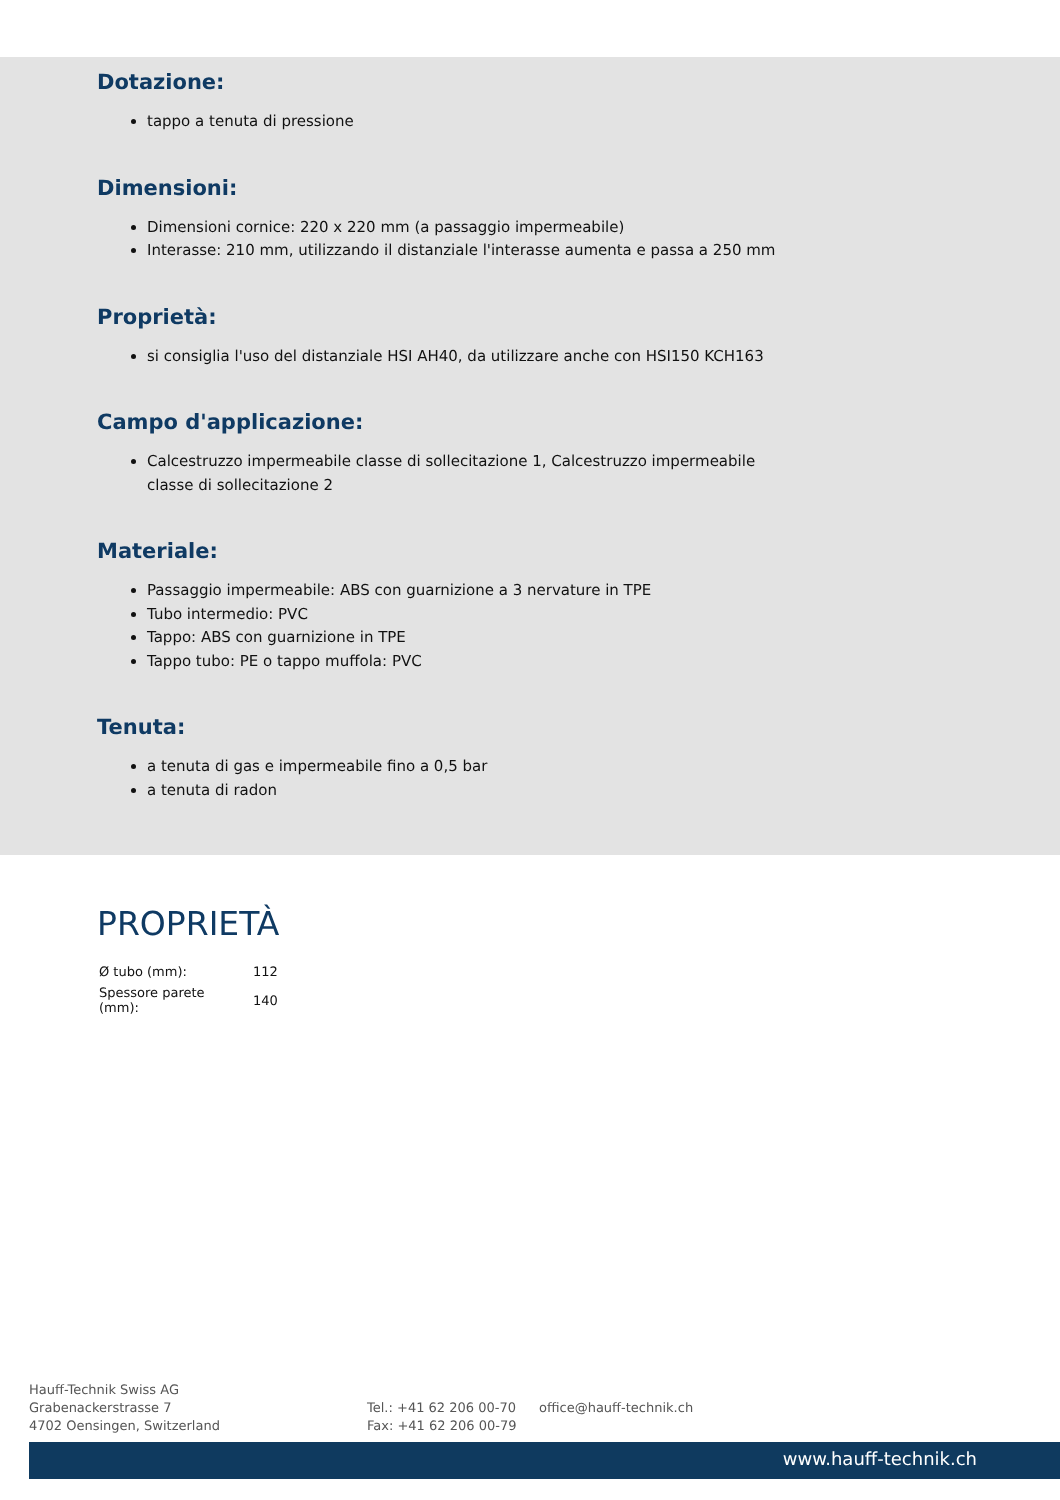Dotazione:
tappo a tenuta di pressione
Dimensioni:
Dimensioni cornice: 220 x 220 mm (a passaggio impermeabile)
Interasse: 210 mm, utilizzando il distanziale l'interasse aumenta e passa a 250 mm
Proprietà:
si consiglia l'uso del distanziale HSI AH40, da utilizzare anche con HSI150 KCH163
Campo d'applicazione:
Calcestruzzo impermeabile classe di sollecitazione 1, Calcestruzzo impermeabile classe di sollecitazione 2
Materiale:
Passaggio impermeabile: ABS con guarnizione a 3 nervature in TPE
Tubo intermedio: PVC
Tappo: ABS con guarnizione in TPE
Tappo tubo: PE o tappo muffola: PVC
Tenuta:
a tenuta di gas e impermeabile fino a 0,5 bar
a tenuta di radon
PROPRIETÀ
| Ø tubo (mm): | 112 |
| Spessore parete (mm): | 140 |
Hauff-Technik Swiss AG
Grabenackerstrasse 7
4702 Oensingen, Switzerland
Tel.: +41 62 206 00-70
Fax: +41 62 206 00-79
office@hauff-technik.ch
www.hauff-technik.ch